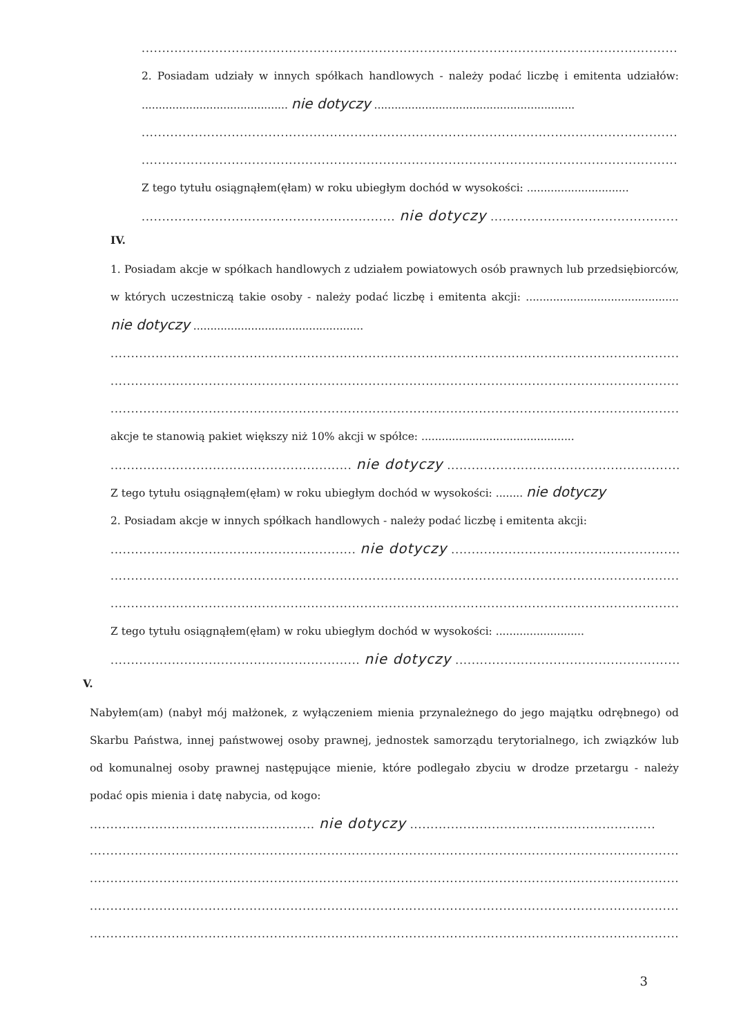..................................................................................................................................................................
2. Posiadam udziały w innych spółkach handlowych - należy podać liczbę i emitenta udziałów: ........................................... nie dotyczy ...........................................................
........................................................................................................................................................
........................................................................................................................................................
Z tego tytułu osiągnąłem(ęłam) w roku ubiegłym dochód w wysokości: ..............................
.............................................................. nie dotyczy ..................................................................
IV.
1. Posiadam akcje w spółkach handlowych z udziałem powiatowych osób prawnych lub przedsiębiorców, w których uczestniczą takie osoby - należy podać liczbę i emitenta akcji: ............................................. nie dotyczy ..................................................
........................................................................................................................................................
........................................................................................................................................................
........................................................................................................................................................
akcje te stanowią pakiet większy niż 10% akcji w spółce: .............................................
........................................................... nie dotyczy ..................................................................
Z tego tytułu osiągnąłem(ęłam) w roku ubiegłym dochód w wysokości: ........ nie dotyczy
2. Posiadam akcje w innych spółkach handlowych - należy podać liczbę i emitenta akcji:
............................................................ nie dotyczy .............................................................
........................................................................................................................................................
........................................................................................................................................................
Z tego tytułu osiągnąłem(ęłam) w roku ubiegłym dochód w wysokości: ..........................
............................................................. nie dotyczy ..........................................................
V.
Nabyłem(am) (nabył mój małżonek, z wyłączeniem mienia przynależnego do jego majątku odrębnego) od Skarbu Państwa, innej państwowej osoby prawnej, jednostek samorządu terytorialnego, ich związków lub od komunalnej osoby prawnej następujące mienie, które podlegało zbyciu w drodze przetargu - należy podać opis mienia i datę nabycia, od kogo:
....................................................... nie dotyczy ............................................................
........................................................................................................................................................
........................................................................................................................................................
........................................................................................................................................................
........................................................................................................................................................
3